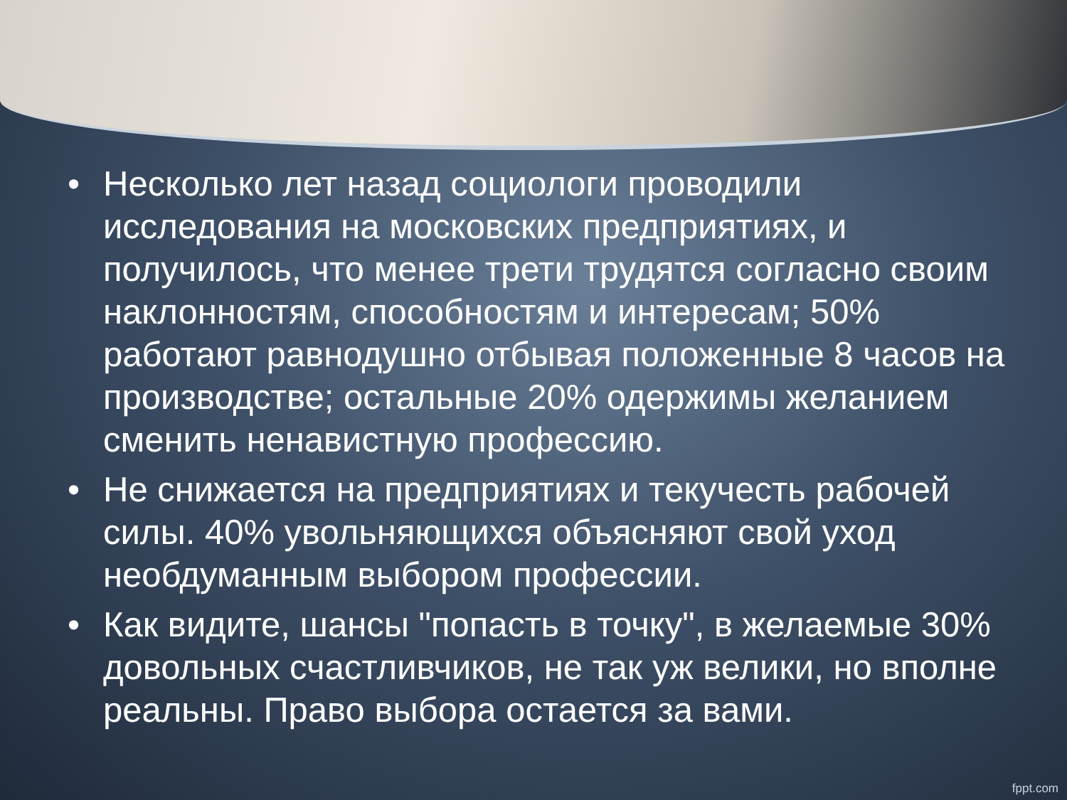• Несколько лет назад социологи проводили исследования на московских предприятиях, и получилось, что менее трети трудятся согласно своим наклонностям, способностям и интересам; 50% работают равнодушно отбывая положенные 8 часов на производстве; остальные 20% одержимы желанием сменить ненавистную профессию.
• Не снижается на предприятиях и текучесть рабочей силы. 40% увольняющихся объясняют свой уход необдуманным выбором профессии.
• Как видите, шансы "попасть в точку", в желаемые 30% довольных счастливчиков, не так уж велики, но вполне реальны. Право выбора остается за вами.
fppt.com